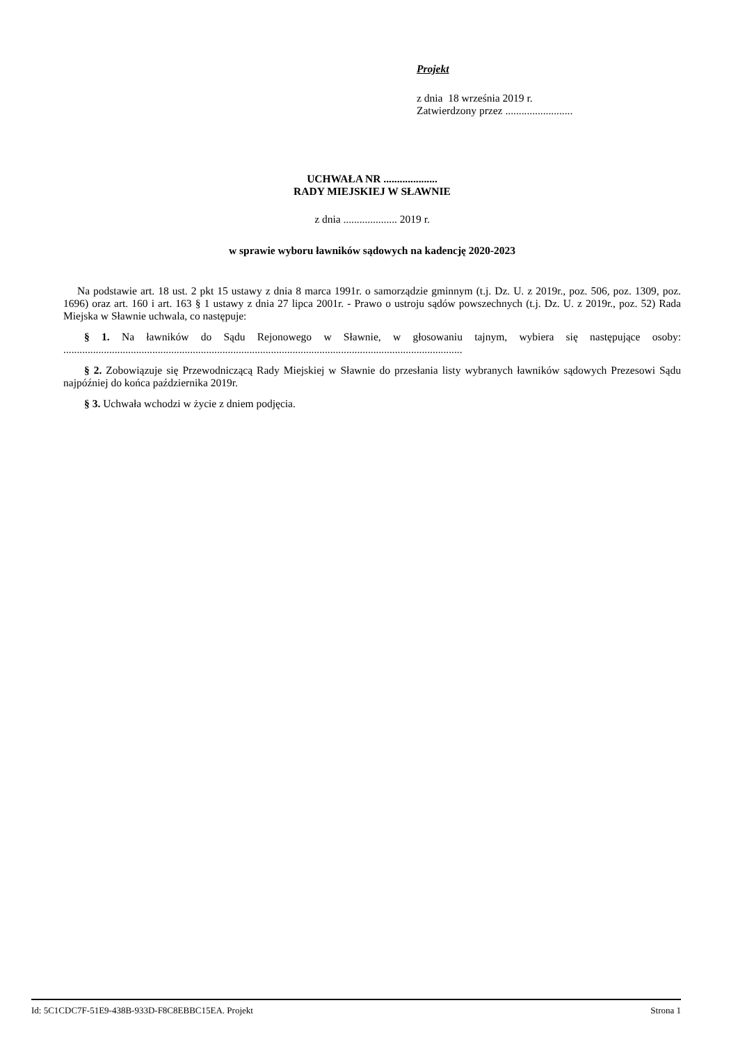Projekt
z dnia 18 września 2019 r.
Zatwierdzony przez .........................
UCHWAŁA NR ....................
RADY MIEJSKIEJ W SŁAWNIE
z dnia .................... 2019 r.
w sprawie wyboru ławników sądowych na kadencję 2020-2023
Na podstawie art. 18 ust. 2 pkt 15 ustawy z dnia 8 marca 1991r. o samorządzie gminnym (t.j. Dz. U. z 2019r., poz. 506, poz. 1309, poz. 1696) oraz art. 160 i art. 163 § 1 ustawy z dnia 27 lipca 2001r. - Prawo o ustroju sądów powszechnych (t.j. Dz. U. z 2019r., poz. 52) Rada Miejska w Sławnie uchwala, co następuje:
§ 1. Na ławników do Sądu Rejonowego w Sławnie, w głosowaniu tajnym, wybiera się następujące osoby: ....................................................................................................................................................
§ 2. Zobowiązuje się Przewodniczącą Rady Miejskiej w Sławnie do przesłania listy wybranych ławników sądowych Prezesowi Sądu najpóźniej do końca października 2019r.
§ 3. Uchwała wchodzi w życie z dniem podjęcia.
Id: 5C1CDC7F-51E9-438B-933D-F8C8EBBC15EA. Projekt Strona 1